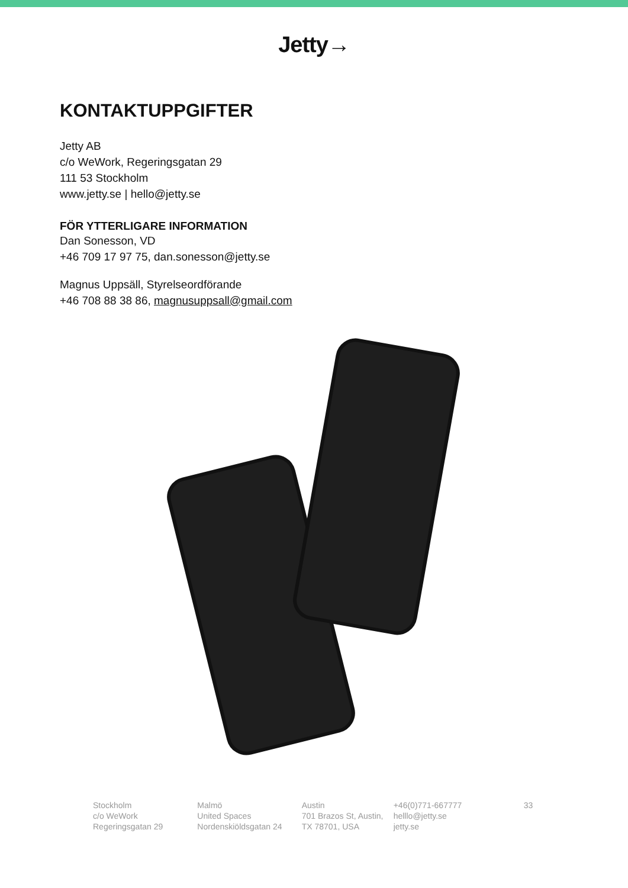Jetty→
KONTAKTUPPGIFTER
Jetty AB
c/o WeWork, Regeringsgatan 29
111 53 Stockholm
www.jetty.se | hello@jetty.se
FÖR YTTERLIGARE INFORMATION
Dan Sonesson, VD
+46 709 17 97 75, dan.sonesson@jetty.se
Magnus Uppsäll, Styrelseordförande
+46 708 88 38 86, magnusuppsall@gmail.com
Stockholm
c/o WeWork
Regeringsgatan 29
Malmö
United Spaces
Nordenskiöldsgatan 24
Austin
701 Brazos St, Austin,
TX 78701, USA
+46(0)771-667777
helllo@jetty.se
jetty.se
33